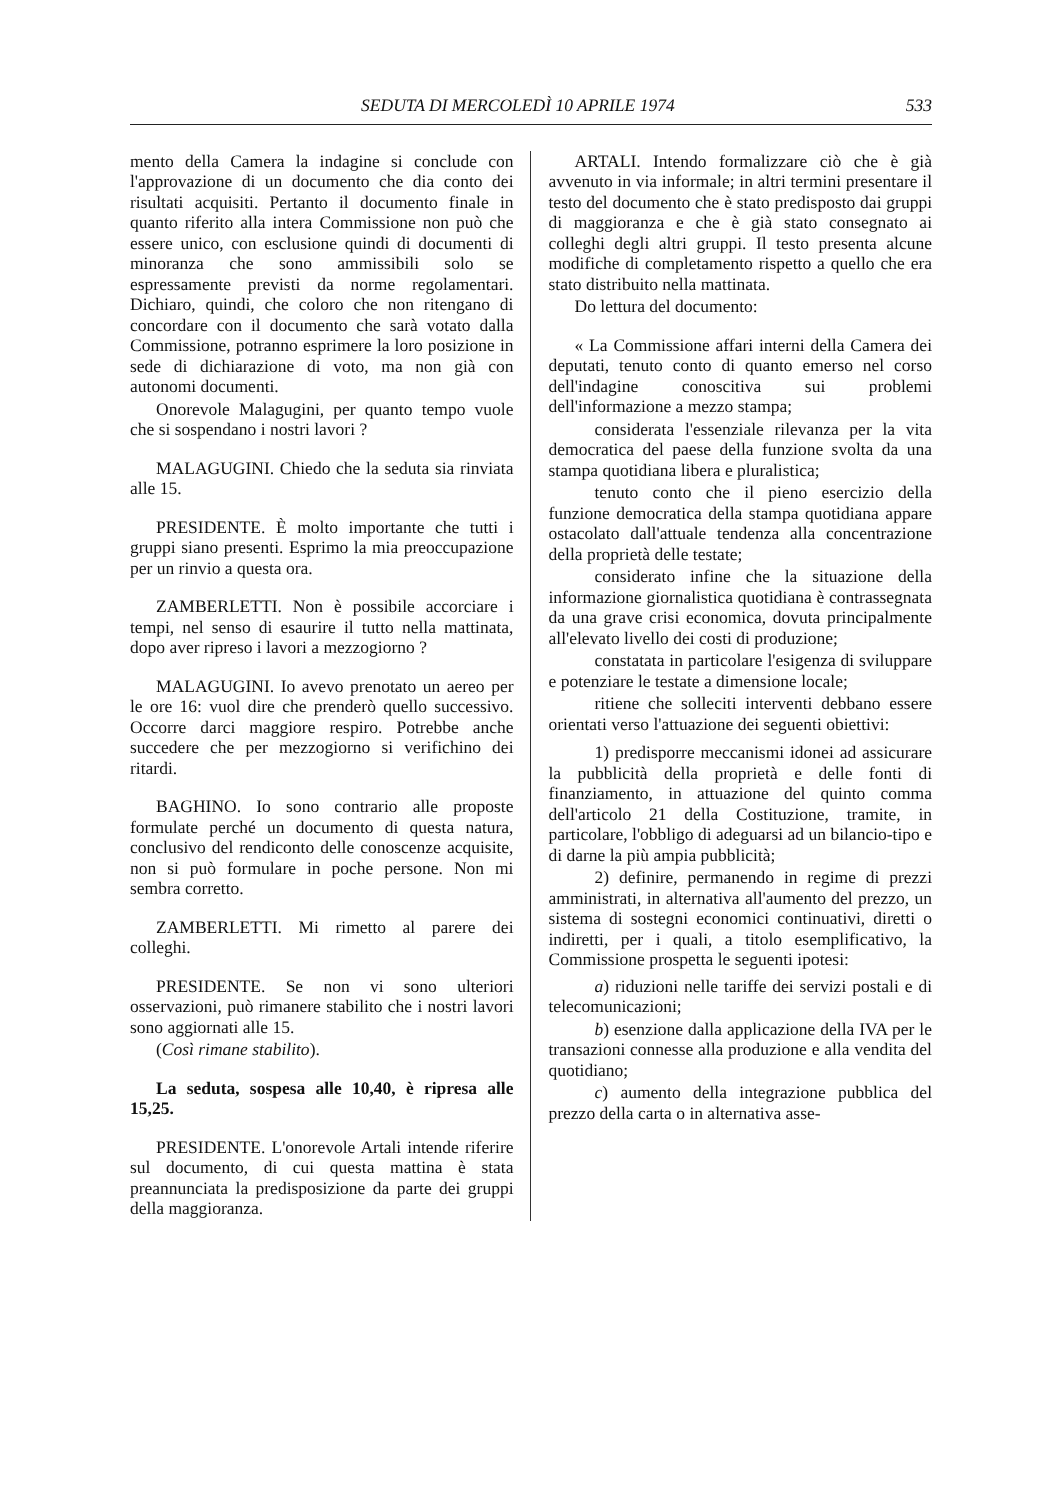SEDUTA DI MERCOLEDÌ 10 APRILE 1974 533
mento della Camera la indagine si conclude con l'approvazione di un documento che dia conto dei risultati acquisiti. Pertanto il documento finale in quanto riferito alla intera Commissione non può che essere unico, con esclusione quindi di documenti di minoranza che sono ammissibili solo se espressamente previsti da norme regolamentari. Dichiaro, quindi, che coloro che non ritengano di concordare con il documento che sarà votato dalla Commissione, potranno esprimere la loro posizione in sede di dichiarazione di voto, ma non già con autonomi documenti.
Onorevole Malagugini, per quanto tempo vuole che si sospendano i nostri lavori ?
MALAGUGINI. Chiedo che la seduta sia rinviata alle 15.
PRESIDENTE. È molto importante che tutti i gruppi siano presenti. Esprimo la mia preoccupazione per un rinvio a questa ora.
ZAMBERLETTI. Non è possibile accorciare i tempi, nel senso di esaurire il tutto nella mattinata, dopo aver ripreso i lavori a mezzogiorno ?
MALAGUGINI. Io avevo prenotato un aereo per le ore 16: vuol dire che prenderò quello successivo. Occorre darci maggiore respiro. Potrebbe anche succedere che per mezzogiorno si verifichino dei ritardi.
BAGHINO. Io sono contrario alle proposte formulate perché un documento di questa natura, conclusivo del rendiconto delle conoscenze acquisite, non si può formulare in poche persone. Non mi sembra corretto.
ZAMBERLETTI. Mi rimetto al parere dei colleghi.
PRESIDENTE. Se non vi sono ulteriori osservazioni, può rimanere stabilito che i nostri lavori sono aggiornati alle 15.
(Così rimane stabilito).
La seduta, sospesa alle 10,40, è ripresa alle 15,25.
PRESIDENTE. L'onorevole Artali intende riferire sul documento, di cui questa mattina è stata preannunciata la predisposizione da parte dei gruppi della maggioranza.
ARTALI. Intendo formalizzare ciò che è già avvenuto in via informale; in altri termini presentare il testo del documento che è stato predisposto dai gruppi di maggioranza e che è già stato consegnato ai colleghi degli altri gruppi. Il testo presenta alcune modifiche di completamento rispetto a quello che era stato distribuito nella mattinata.
Do lettura del documento:
« La Commissione affari interni della Camera dei deputati, tenuto conto di quanto emerso nel corso dell'indagine conoscitiva sui problemi dell'informazione a mezzo stampa;
considerata l'essenziale rilevanza per la vita democratica del paese della funzione svolta da una stampa quotidiana libera e pluralistica;
tenuto conto che il pieno esercizio della funzione democratica della stampa quotidiana appare ostacolato dall'attuale tendenza alla concentrazione della proprietà delle testate;
considerato infine che la situazione della informazione giornalistica quotidiana è contrassegnata da una grave crisi economica, dovuta principalmente all'elevato livello dei costi di produzione;
constatata in particolare l'esigenza di sviluppare e potenziare le testate a dimensione locale;
ritiene che solleciti interventi debbano essere orientati verso l'attuazione dei seguenti obiettivi:
1) predisporre meccanismi idonei ad assicurare la pubblicità della proprietà e delle fonti di finanziamento, in attuazione del quinto comma dell'articolo 21 della Costituzione, tramite, in particolare, l'obbligo di adeguarsi ad un bilancio-tipo e di darne la più ampia pubblicità;
2) definire, permanendo in regime di prezzi amministrati, in alternativa all'aumento del prezzo, un sistema di sostegni economici continuativi, diretti o indiretti, per i quali, a titolo esemplificativo, la Commissione prospetta le seguenti ipotesi:
a) riduzioni nelle tariffe dei servizi postali e di telecomunicazioni;
b) esenzione dalla applicazione della IVA per le transazioni connesse alla produzione e alla vendita del quotidiano;
c) aumento della integrazione pubblica del prezzo della carta o in alternativa asse-